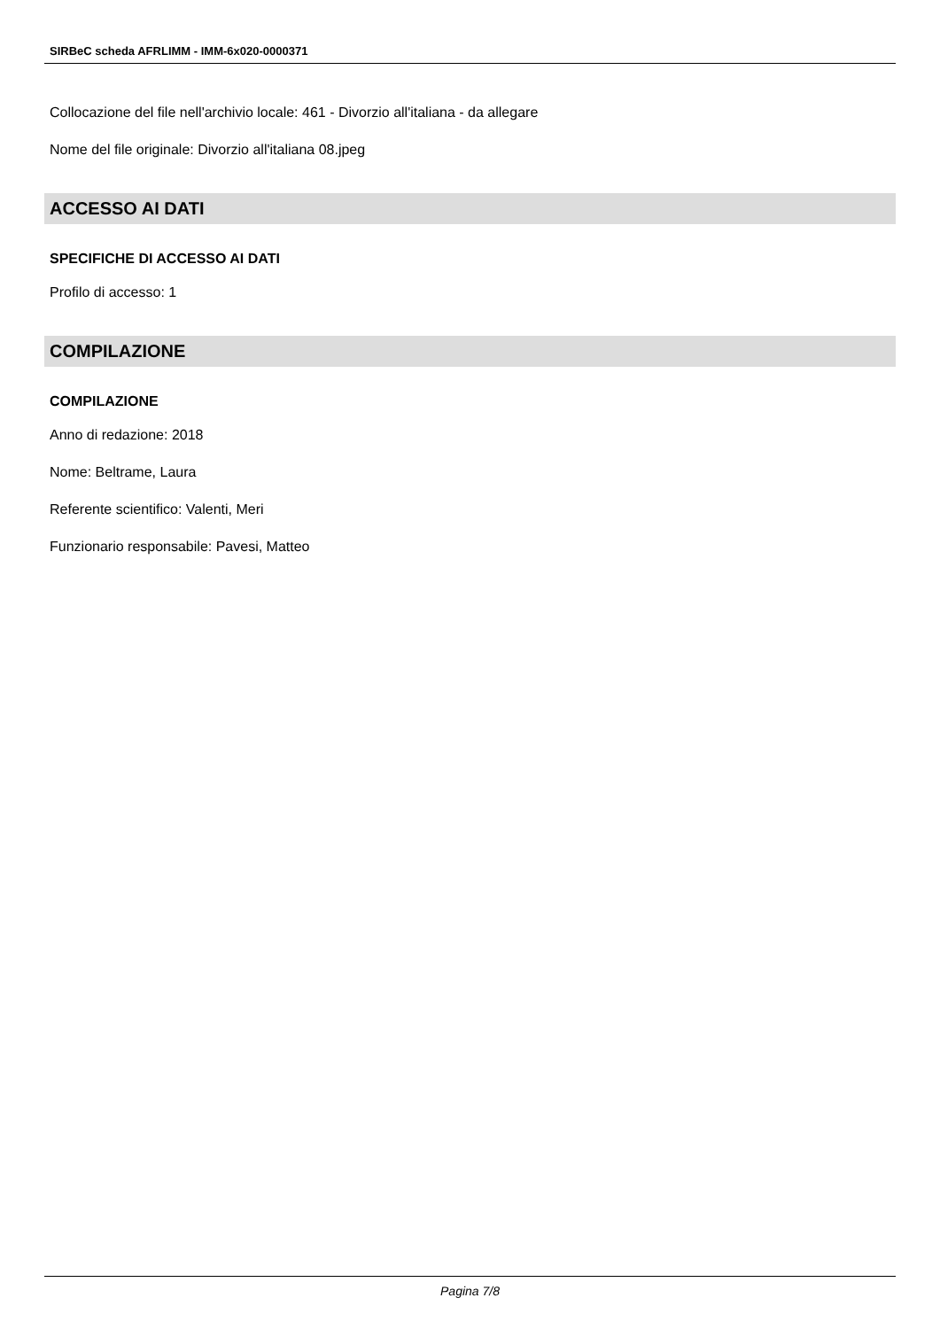SIRBeC scheda AFRLIMM - IMM-6x020-0000371
Collocazione del file nell'archivio locale: 461 - Divorzio all'italiana - da allegare
Nome del file originale: Divorzio all'italiana 08.jpeg
ACCESSO AI DATI
SPECIFICHE DI ACCESSO AI DATI
Profilo di accesso: 1
COMPILAZIONE
COMPILAZIONE
Anno di redazione: 2018
Nome: Beltrame, Laura
Referente scientifico: Valenti, Meri
Funzionario responsabile: Pavesi, Matteo
Pagina 7/8